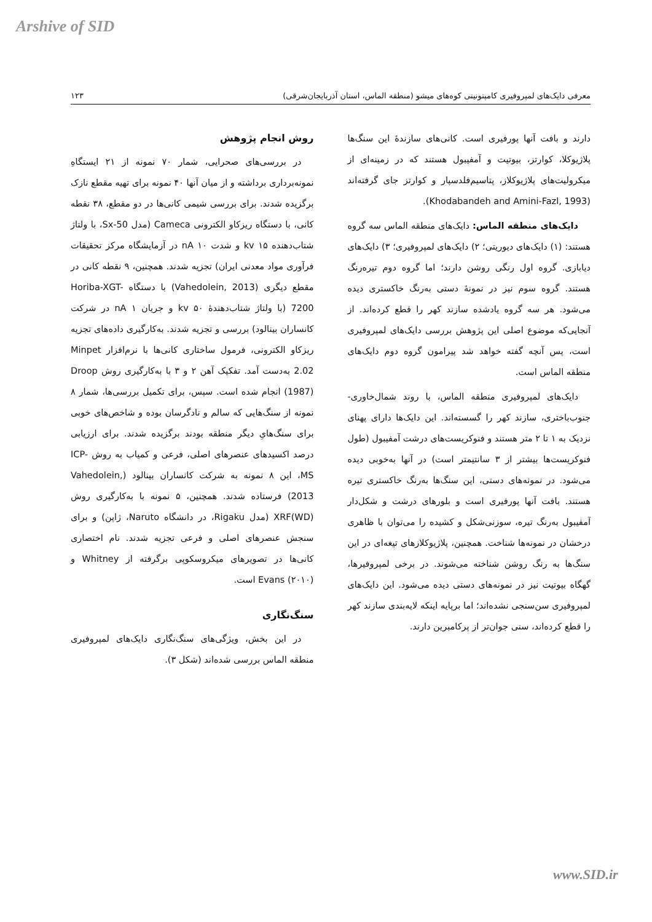Arshive of SID
معرفی دایک‌های لمپروفیری کامپتونیتی کوه‌های میشو (منطقه الماس، استان آذربایجان‌شرقی) ۱۲۳
دارند و بافت آنها پورفیری است. کانی‌های سازندۀ این سنگ‌ها پلاژیوکلا، کوارتز، بیوتیت و آمفیبول هستند که در زمینه‌ای از میکرولیت‌های پلاژیوکلاز، پتاسیم‌فلدسپار و کوارتز جای گرفته‌اند (Khodabandeh and Amini-Fazl, 1993).
دایک‌های منطقه الماس: دایک‌های منطقه الماس سه گروه هستند: (۱) دایک‌های دیوریتی؛ ۲) دایک‌های لمپروفیری؛ ۳) دایک‌های دیابازی. گروه اول رنگی روشن دارند؛ اما گروه دوم تیره‌رنگ هستند. گروه سوم نیز در نمونۀ دستی به‌رنگ خاکستری دیده می‌شود. هر سه گروه یادشده سازند کهر را قطع کرده‌اند. از آنجایی‌که موضوع اصلی این پژوهش بررسی دایک‌های لمپروفیری است، پس آنچه گفته خواهد شد پیرامون گروه دوم دایک‌های منطقه الماس است.
دایک‌های لمپروفیری منطقه الماس، با روند شمال‌خاوری- جنوب‌باختری، سازند کهر را گسسته‌اند. این دایک‌ها دارای پهنای نزدیک به ۱ تا ۲ متر هستند و فنوکریست‌های درشت آمفیبول (طول فنوکریست‌ها بیشتر از ۳ سانتیمتر است) در آنها به‌خوبی دیده می‌شود. در نمونه‌های دستی، این سنگ‌ها به‌رنگ خاکستری تیره هستند. بافت آنها پورفیری است و بلورهای درشت و شکل‌دار آمفیبول به‌رنگ تیره، سوزنی‌شکل و کشیده را می‌توان با ظاهری درخشان در نمونه‌ها شناخت. همچنین، پلاژیوکلازهای تیغه‌ای در این سنگ‌ها به رنگ روشن شناخته می‌شوند. در برخی لمپروفیرها، گهگاه بیوتیت نیز در نمونه‌های دستی دیده می‌شود. این دایک‌های لمپروفیری سن‌سنجی نشده‌اند؛ اما برپایه اینکه لایه‌بندی سازند کهر را قطع کرده‌اند، سنی جوان‌تر از پرکامبرین دارند.
روش انجام پژوهش
در بررسی‌های صحرایی، شمار ۷۰ نمونه از ۲۱ ایستگاهِ نمونه‌برداری برداشته و از میان آنها ۴۰ نمونه برای تهیه مقطع نازک برگزیده شدند. برای بررسی شیمی کانی‌ها در دو مقطع، ۳۸ نقطه کانی، با دستگاه ریزکاو الکترونی Cameca (مدل Sx-50، با ولتاژ شتاب‌دهنده ۱۵ kv و شدت nA ۱۰ در آزمایشگاه مرکز تحقیقات فرآوری مواد معدنی ایران) تجزیه شدند. همچنین، ۹ نقطه کانی در مقطع دیگری (Vahedolein, 2013) با دستگاه Horiba-XGT-7200 (با ولتاژ شتاب‌دهندۀ ۵۰ kv و جریان ۱ nA در شرکت کانساران بینالود) بررسی و تجزیه شدند. به‌کارگیری داده‌های تجزیه ریزکاو الکترونی، فرمول ساختاری کانی‌ها با نرم‌افزار Minpet 2.02 به‌دست آمد. تفکیک آهن ۲ و ۳ با به‌کارگیری روش Droop (1987) انجام شده است. سپس، برای تکمیل بررسی‌ها، شمار ۸ نمونه از سنگ‌هایی که سالم و نادگرسان بوده و شاخص‌های خوبی برای سنگ‌هایِ دیگر منطقه بودند برگزیده شدند. برای ارزیابی درصد اکسیدهای عنصرهای اصلی، فرعی و کمیاب به روش ICP-MS، این ۸ نمونه به شرکت کانساران بینالود (Vahedolein, 2013) فرستاده شدند. همچنین، ۵ نمونه با به‌کارگیری روش XRF(WD) (مدل Rigaku، در دانشگاه Naruto، ژاپن) و برای سنجش عنصرهای اصلی و فرعی تجزیه شدند. نام اختصاری کانی‌ها در تصویرهای میکروسکوپی برگرفته از Whitney و Evans (۲۰۱۰) است.
سنگ‌نگاری
در این بخش، ویژگی‌های سنگ‌نگاری دایک‌های لمپروفیری منطقه الماس بررسی شده‌اند (شکل ۳).
www.SID.ir